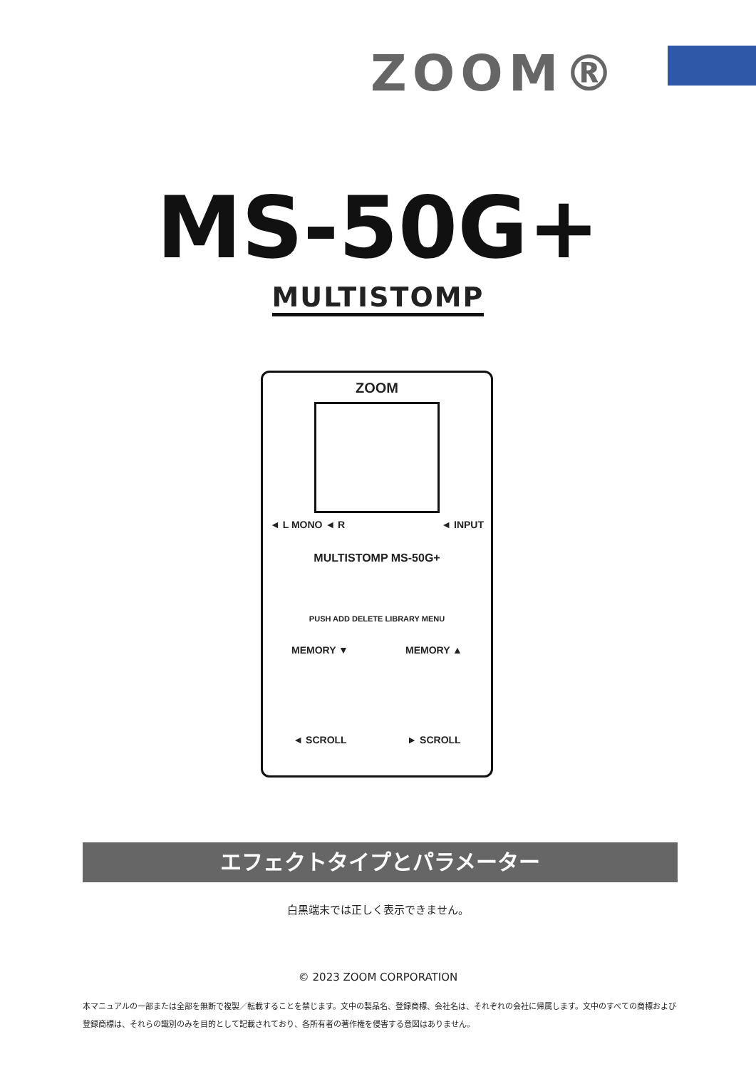ZOOM®
MS-50G+
MULTISTOMP
ZOOM
◄ L MONO ◄ R ◄ INPUT
MULTISTOMP MS-50G+
PUSH ADD DELETE LIBRARY MENU
MEMORY ▼ MEMORY ▲
◄ SCROLL ► SCROLL
エフェクトタイプとパラメーター
白黒端末では正しく表示できません。
© 2023 ZOOM CORPORATION
本マニュアルの一部または全部を無断で複製／転載することを禁じます。文中の製品名、登録商標、会社名は、それぞれの会社に帰属します。文中のすべての商標および登録商標は、それらの識別のみを目的として記載されており、各所有者の著作権を侵害する意図はありません。